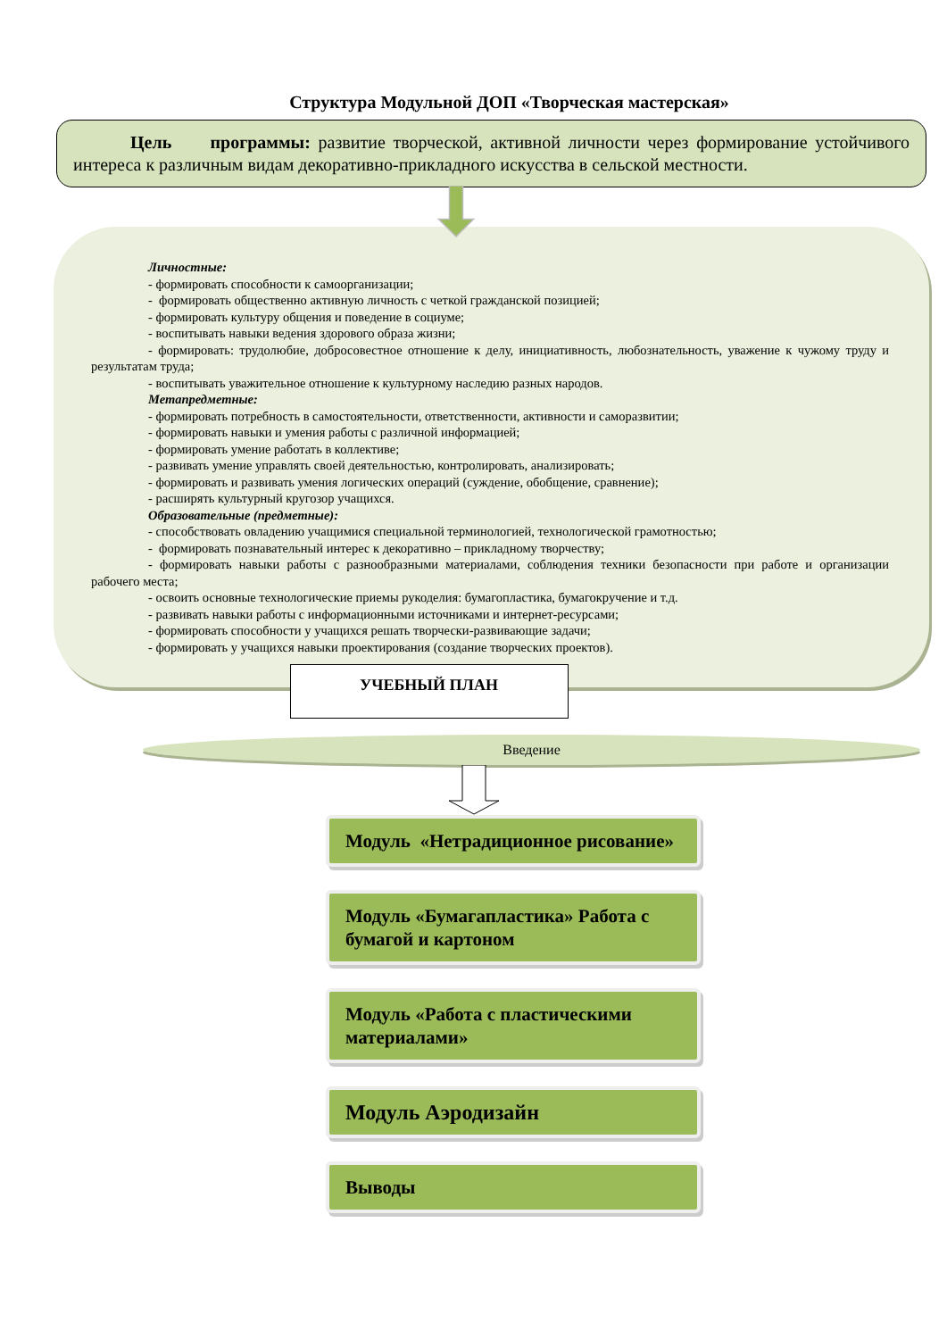Структура Модульной ДОП «Творческая мастерская»
Цель программы: развитие творческой, активной личности через формирование устойчивого интереса к различным видам декоративно-прикладного искусства в сельской местности.
Личностные:
- формировать способности к самоорганизации;
- формировать общественно активную личность с четкой гражданской позицией;
- формировать культуру общения и поведение в социуме;
- воспитывать навыки ведения здорового образа жизни;
- формировать: трудолюбие, добросовестное отношение к делу, инициативность, любознательность, уважение к чужому труду и результатам труда;
- воспитывать уважительное отношение к культурному наследию разных народов.
Метапредметные:
- формировать потребность в самостоятельности, ответственности, активности и саморазвитии;
- формировать навыки и умения работы с различной информацией;
- формировать умение работать в коллективе;
- развивать умение управлять своей деятельностью, контролировать, анализировать;
- формировать и развивать умения логических операций (суждение, обобщение, сравнение);
- расширять культурный кругозор учащихся.
Образовательные (предметные):
- способствовать овладению учащимися специальной терминологией, технологической грамотностью;
- формировать познавательный интерес к декоративно – прикладному творчеству;
- формировать навыки работы с разнообразными материалами, соблюдения техники безопасности при работе и организации рабочего места;
- освоить основные технологические приемы рукоделия: бумагопластика, бумагокручение и т.д.
- развивать навыки работы с информационными источниками и интернет-ресурсами;
- формировать способности у учащихся решать творчески-развивающие задачи;
- формировать у учащихся навыки проектирования (создание творческих проектов).
УЧЕБНЫЙ ПЛАН
Введение
Модуль «Нетрадиционное рисование»
Модуль «Бумагапластика» Работа с бумагой и картоном
Модуль «Работа с пластическими материалами»
Модуль Аэродизайн
Выводы